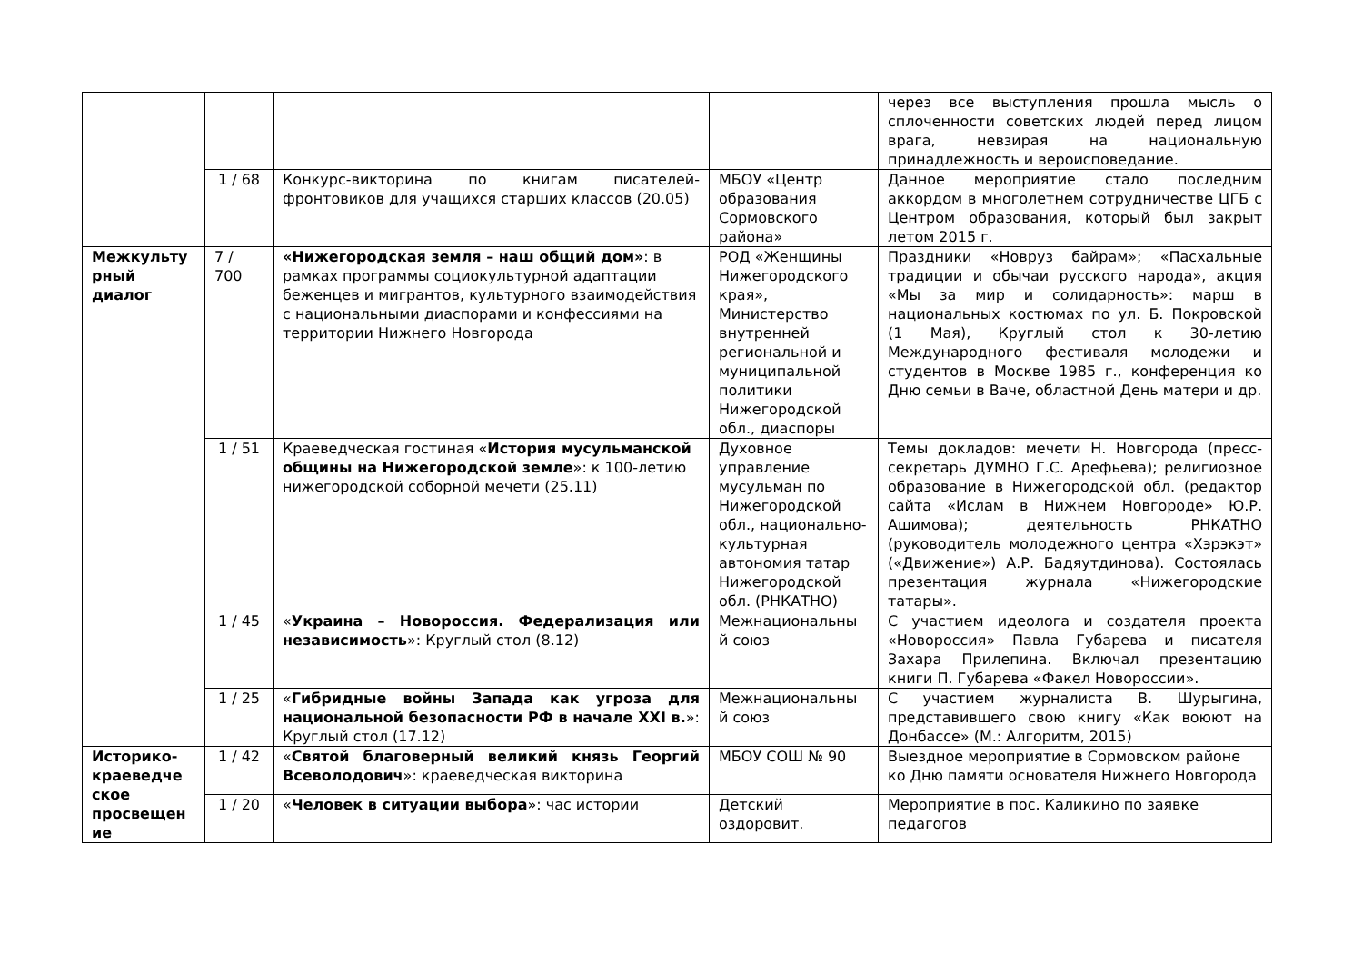| | | | | через все выступления прошла мысль о сплоченности советских людей перед лицом врага, невзирая на национальную принадлежность и вероисповедание. |
| | 1 / 68 | Конкурс-викторина по книгам писателей-фронтовиков для учащихся старших классов (20.05) | МБОУ «Центр образования Сормовского района» | Данное мероприятие стало последним аккордом в многолетнем сотрудничестве ЦГБ с Центром образования, который был закрыт летом 2015 г. |
| Межкульту рный диалог | 7 / 700 | «Нижегородская земля – наш общий дом» : в рамках программы социокультурной адаптации беженцев и мигрантов, культурного взаимодействия с национальными диаспорами и конфессиями на территории Нижнего Новгорода | РОД «Женщины Нижегородского края», Министерство внутренней региональной и муниципальной политики Нижегородской обл., диаспоры | Праздники «Новруз байрам»; «Пасхальные традиции и обычаи русского народа», акция «Мы за мир и солидарность»: марш в национальных костюмах по ул. Б. Покровской (1 Мая), Круглый стол к 30-летию Международного фестиваля молодежи и студентов в Москве 1985 г., конференция ко Дню семьи в Ваче, областной День матери и др. |
| | 1 / 51 | Краеведческая гостиная « История мусульманской общины на Нижегородской земле »: к 100-летию нижегородской соборной мечети (25.11) | Духовное управление мусульман по Нижегородской обл., национально-культурная автономия татар Нижегородской обл. (РНКАТНО) | Темы докладов: мечети Н. Новгорода (пресс-секретарь ДУМНО Г.С. Арефьева); религиозное образование в Нижегородской обл. (редактор сайта «Ислам в Нижнем Новгороде» Ю.Р. Ашимова); деятельность РНКАТНО (руководитель молодежного центра «Хэрэкэт» («Движение») А.Р. Бадяутдинова). Состоялась презентация журнала «Нижегородские татары». |
| | 1 / 45 | « Украина – Новороссия. Федерализация или независимость »: Круглый стол (8.12) | Межнациональны й союз | С участием идеолога и создателя проекта «Новороссия» Павла Губарева и писателя Захара Прилепина. Включал презентацию книги П. Губарева «Факел Новороссии». |
| | 1 / 25 | « Гибридные войны Запада как угроза для национальной безопасности РФ в начале XXI в. »: Круглый стол (17.12) | Межнациональны й союз | С участием журналиста В. Шурыгина, представившего свою книгу «Как воюют на Донбассе» (М.: Алгоритм, 2015) |
| Историко-краеведче ское просвещен ие | 1 / 42 | « Святой благоверный великий князь Георгий Всеволодович »: краеведческая викторина | МБОУ СОШ № 90 | Выездное мероприятие в Сормовском районе ко Дню памяти основателя Нижнего Новгорода |
| | 1 / 20 | « Человек в ситуации выбора »: час истории | Детский оздоровит. | Мероприятие в пос. Каликино по заявке педагогов |